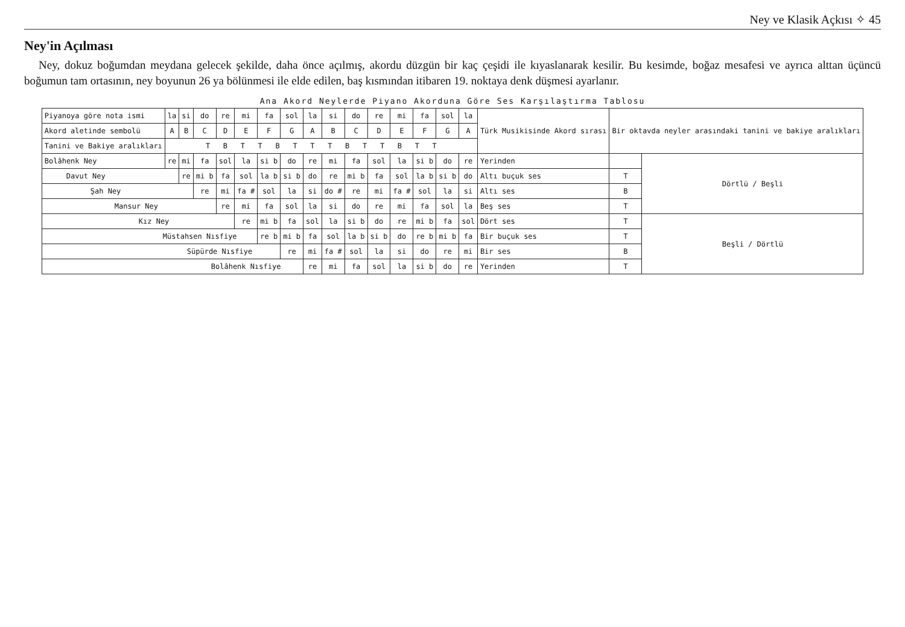Ney ve Klasik Açkısı ✧ 45
Ney'in Açılması
Ney, dokuz boğumdan meydana gelecek şekilde, daha önce açılmış, akordu düzgün bir kaç çeşidi ile kıyaslanarak kesilir. Bu kesimde, boğaz mesafesi ve ayrıca alttan üçüncü boğumun tam ortasının, ney boyunun 26 ya bölünmesi ile elde edilen, baş kısmından itibaren 19. noktaya denk düşmesi ayarlanır.
Ana Akord Neylerde Piyano Akorduna Göre Ses Karşılaştırma Tablosu
| Piyanoya göre nota ismi | la | si | do | re | mi | fa | sol | la | si | do | re | mi | fa | sol | la | Türk Musikisinde Akord sırası | Bir oktavda neyler arasındaki tanini ve bakiye aralıkları | |
| Akord aletinde sembolü | A | B | C | D | E | F | G | A | B | C | D | E | F | G | A | | | |
| Tanini ve Bakiye aralıkları | T B T T B T T T B T T B T T | | | | | | | | | | | | | | | | | |
| Bolâhenk Ney | re | mi | fa | sol | la | si b | do | re | mi | fa | sol | la | si b | do | re | Yerinden | | Dörtlü / Beşli |
| Davut Ney | | re | mi b | fa | sol | la b | si b | do | re | mi b | fa | sol | la b | si b | do | Altı buçuk ses | T | |
| Şah Ney | | | re | mi | fa # | sol | la | si | do # | re | mi | fa # | sol | la | si | Altı ses | B | |
| Mansur Ney | | | | re | mi | fa | sol | la | si | do | re | mi | fa | sol | la | Beş ses | T | |
| Kız Ney | | | | | re | mi b | fa | sol | la | si b | do | re | mi b | fa | sol | Dört ses | T | Beşli / Dörtlü |
| Müstahsen Nısfiye | | | | | | re b | mi b | fa | sol | la b | si b | do | re b | mi b | fa | Bir buçuk ses | T | |
| Süpürde Nısfiye | | | | | | | re | mi | fa # | sol | la | si | do | re | mi | Bir ses | B | |
| Bolâhenk Nısfiye | | | | | | | | re | mi | fa | sol | la | si b | do | re | Yerinden | T | |